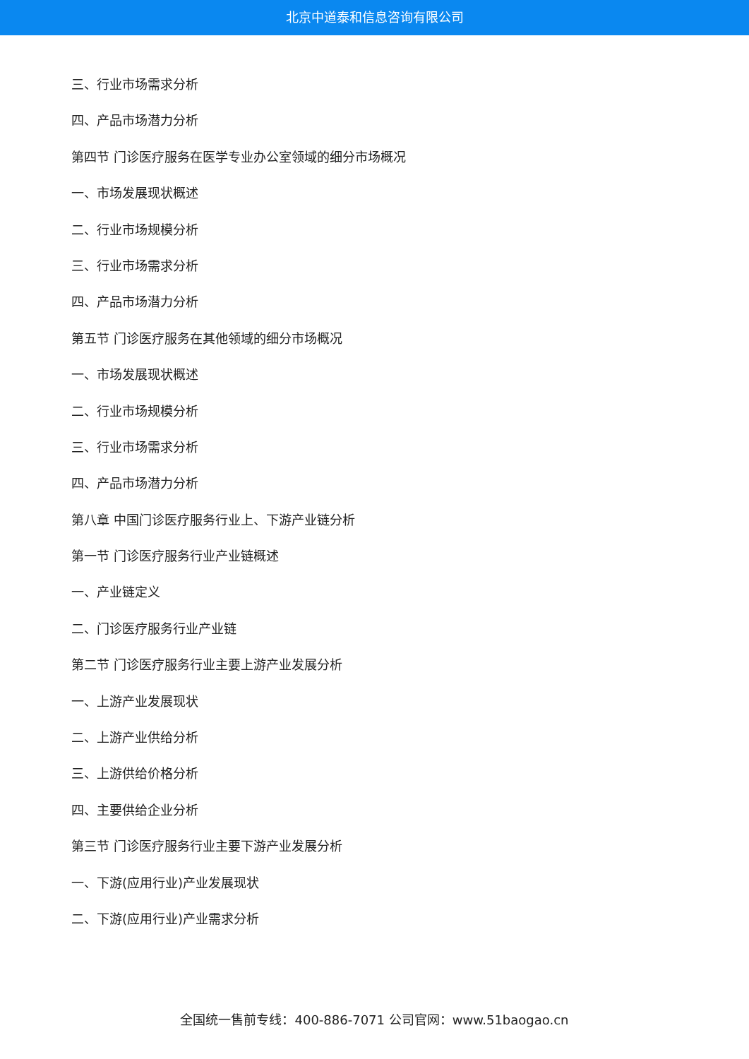北京中道泰和信息咨询有限公司
三、行业市场需求分析
四、产品市场潜力分析
第四节 门诊医疗服务在医学专业办公室领域的细分市场概况
一、市场发展现状概述
二、行业市场规模分析
三、行业市场需求分析
四、产品市场潜力分析
第五节 门诊医疗服务在其他领域的细分市场概况
一、市场发展现状概述
二、行业市场规模分析
三、行业市场需求分析
四、产品市场潜力分析
第八章 中国门诊医疗服务行业上、下游产业链分析
第一节 门诊医疗服务行业产业链概述
一、产业链定义
二、门诊医疗服务行业产业链
第二节 门诊医疗服务行业主要上游产业发展分析
一、上游产业发展现状
二、上游产业供给分析
三、上游供给价格分析
四、主要供给企业分析
第三节 门诊医疗服务行业主要下游产业发展分析
一、下游(应用行业)产业发展现状
二、下游(应用行业)产业需求分析
全国统一售前专线：400-886-7071 公司官网：www.51baogao.cn